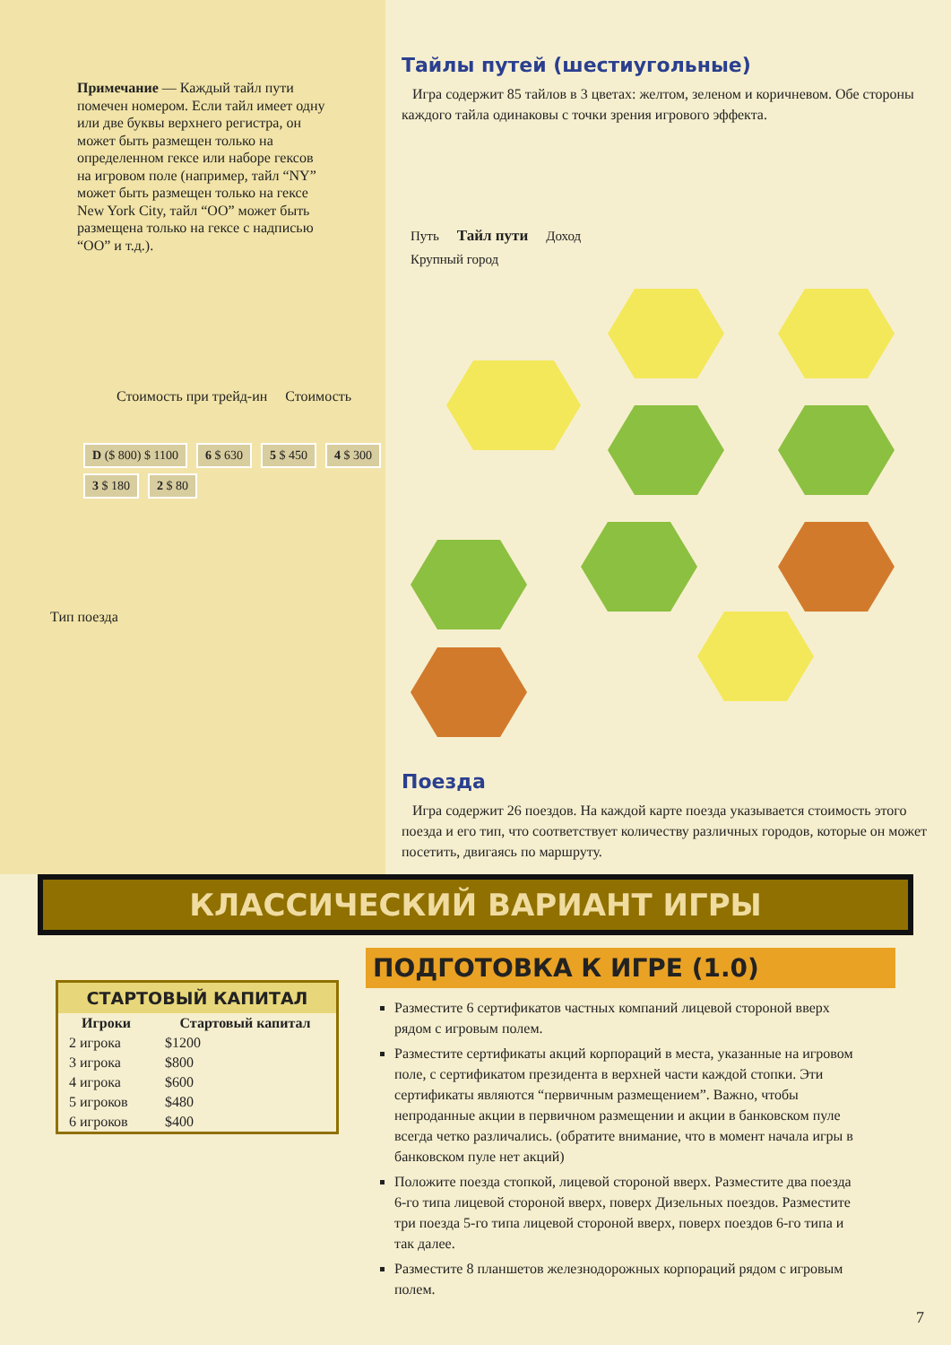Примечание — Каждый тайл пути помечен номером. Если тайл имеет одну или две буквы верхнего регистра, он может быть размещен только на определенном гексе или наборе гексов на игровом поле (например, тайл “NY” может быть размещен только на гексе New York City, тайл “OO” может быть размещена только на гексе с надписью “OO” и т.д.).
Стоимость при трейд-ин Стоимость
D ($ 800) $ 1100 6 $ 630 5 $ 450 4 $ 300 3 $ 180 2 $ 80
Тип поезда
Тайлы путей (шестиугольные)
Игра содержит 85 тайлов в 3 цветах: желтом, зеленом и коричневом. Обе стороны каждого тайла одинаковы с точки зрения игрового эффекта.
Путь Тайл пути Доход
Крупный город
Поезда
Игра содержит 26 поездов. На каждой карте поезда указывается стоимость этого поезда и его тип, что соответствует количеству различных городов, которые он может посетить, двигаясь по маршруту.
КЛАССИЧЕСКИЙ ВАРИАНТ ИГРЫ
| СТАРТОВЫЙ КАПИТАЛ | |
| --- | --- |
| Игроки | Стартовый капитал |
| 2 игрока | $1200 |
| 3 игрока | $800 |
| 4 игрока | $600 |
| 5 игроков | $480 |
| 6 игроков | $400 |
ПОДГОТОВКА К ИГРЕ (1.0)
Разместите 6 сертификатов частных компаний лицевой стороной вверх рядом с игровым полем.
Разместите сертификаты акций корпораций в места, указанные на игровом поле, с сертификатом президента в верхней части каждой стопки. Эти сертификаты являются “первичным размещением”. Важно, чтобы непроданные акции в первичном размещении и акции в банковском пуле всегда четко различались. (обратите внимание, что в момент начала игры в банковском пуле нет акций)
Положите поезда стопкой, лицевой стороной вверх. Разместите два поезда 6-го типа лицевой стороной вверх, поверх Дизельных поездов. Разместите три поезда 5-го типа лицевой стороной вверх, поверх поездов 6-го типа и так далее.
Разместите 8 планшетов железнодорожных корпораций рядом с игровым полем.
7